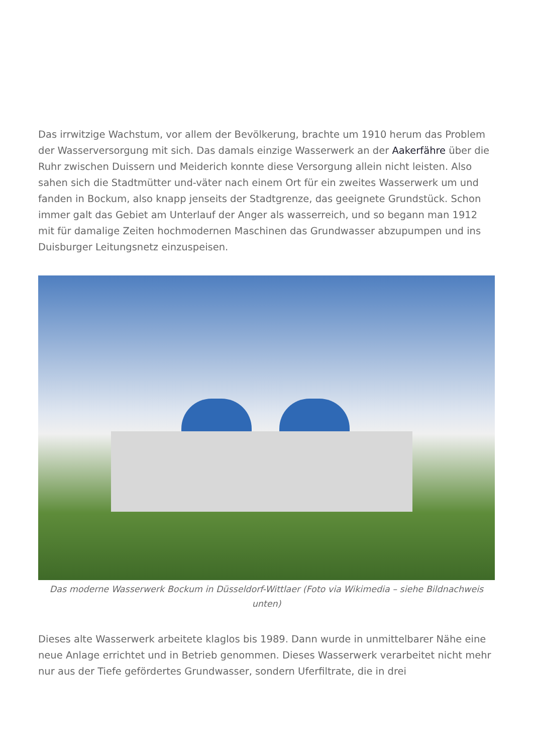Das irrwitzige Wachstum, vor allem der Bevölkerung, brachte um 1910 herum das Problem der Wasserversorgung mit sich. Das damals einzige Wasserwerk an der Aakerfähre über die Ruhr zwischen Duissern und Meiderich konnte diese Versorgung allein nicht leisten. Also sahen sich die Stadtmütter und-väter nach einem Ort für ein zweites Wasserwerk um und fanden in Bockum, also knapp jenseits der Stadtgrenze, das geeignete Grundstück. Schon immer galt das Gebiet am Unterlauf der Anger als wasserreich, und so begann man 1912 mit für damalige Zeiten hochmodernen Maschinen das Grundwasser abzupumpen und ins Duisburger Leitungsnetz einzuspeisen.
Das moderne Wasserwerk Bockum in Düsseldorf-Wittlaer (Foto via Wikimedia – siehe Bildnachweis unten)
Dieses alte Wasserwerk arbeitete klaglos bis 1989. Dann wurde in unmittelbarer Nähe eine neue Anlage errichtet und in Betrieb genommen. Dieses Wasserwerk verarbeitet nicht mehr nur aus der Tiefe gefördertes Grundwasser, sondern Uferfiltrate, die in drei